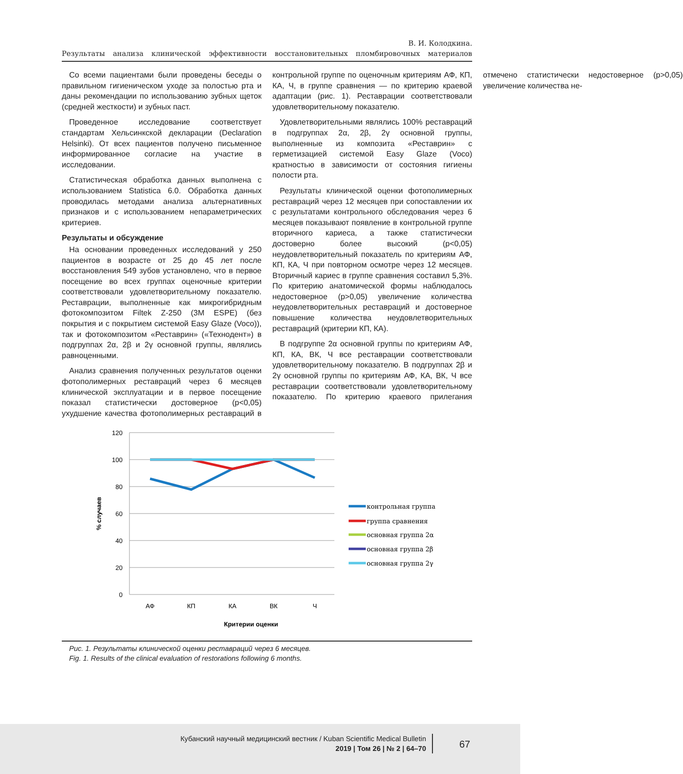В. И. Колодкина.
Результаты анализа клинической эффективности восстановительных пломбировочных материалов
Со всеми пациентами были проведены беседы о правильном гигиеническом уходе за полостью рта и даны рекомендации по использованию зубных щеток (средней жесткости) и зубных паст.
Проведенное исследование соответствует стандартам Хельсинкской декларации (Declaration Helsinki). От всех пациентов получено письменное информированное согласие на участие в исследовании.
Статистическая обработка данных выполнена с использованием Statistica 6.0. Обработка данных проводилась методами анализа альтернативных признаков и с использованием непараметрических критериев.
Результаты и обсуждение
На основании проведенных исследований у 250 пациентов в возрасте от 25 до 45 лет после восстановления 549 зубов установлено, что в первое посещение во всех группах оценочные критерии соответствовали удовлетворительному показателю. Реставрации, выполненные как микрогибридным фотокомпозитом Filtek Z-250 (3M ESPE) (без покрытия и с покрытием системой Easy Glaze (Voco)), так и фотокомпозитом «Реставрин» («Технодент») в подгруппах 2α, 2β и 2γ основной группы, являлись равноценными.
Анализ сравнения полученных результатов оценки фотополимерных реставраций через 6 месяцев клинической эксплуатации и в первое посещение показал статистически достоверное (p<0,05) ухудшение качества фотополимерных реставраций в контрольной группе по оценочным критериям АФ, КП, КА, Ч, в группе сравнения — по критерию краевой адаптации (рис. 1). Реставрации соответствовали удовлетворительному показателю.
Удовлетворительными являлись 100% реставраций в подгруппах 2α, 2β, 2γ основной группы, выполненные из композита «Реставрин» с герметизацией системой Easy Glaze (Voco) кратностью в зависимости от состояния гигиены полости рта.
Результаты клинической оценки фотополимерных реставраций через 12 месяцев при сопоставлении их с результатами контрольного обследования через 6 месяцев показывают появление в контрольной группе вторичного кариеса, а также статистически достоверно более высокий (p<0,05) неудовлетворительный показатель по критериям АФ, КП, КА, Ч при повторном осмотре через 12 месяцев. Вторичный кариес в группе сравнения составил 5,3%. По критерию анатомической формы наблюдалось недостоверное (p>0,05) увеличение количества неудовлетворительных реставраций и достоверное повышение количества неудовлетворительных реставраций (критерии КП, КА).
В подгруппе 2α основной группы по критериям АФ, КП, КА, ВК, Ч все реставрации соответствовали удовлетворительному показателю. В подгруппах 2β и 2γ основной группы по критериям АФ, КА, ВК, Ч все реставрации соответствовали удовлетворительному показателю. По критерию краевого прилегания отмечено статистически недостоверное (p>0,05) увеличение количества не-
120
100
80
60
40
20
0
% случаев
АФ
КП
КА
ВК
Ч
Критерии оценки
контрольная группа
группа сравнения
основная группа 2α
основная группа 2β
основная группа 2γ
Рис. 1. Результаты клинической оценки реставраций через 6 месяцев.
Fig. 1. Results of the clinical evaluation of restorations following 6 months.
Кубанский научный медицинский вестник / Kuban Scientific Medical Bulletin
2019 | Том 26 | № 2 | 64–70
67